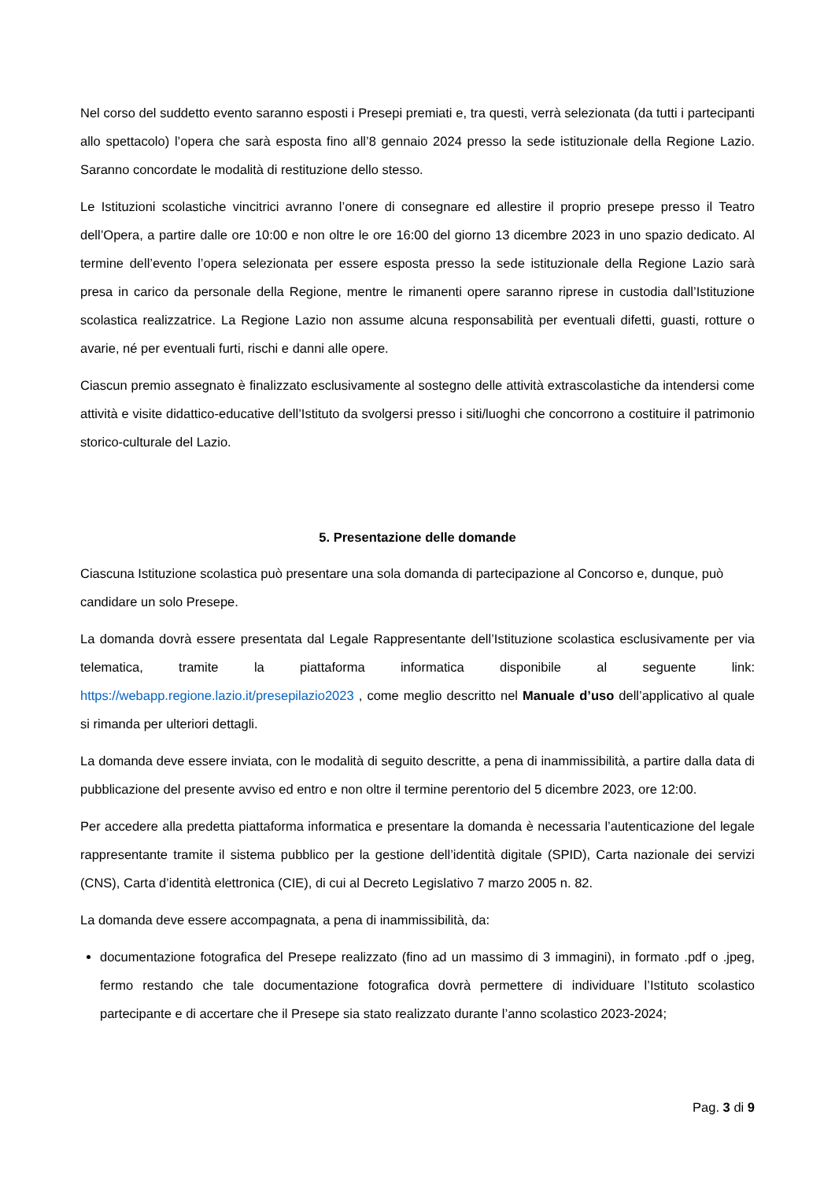Nel corso del suddetto evento saranno esposti i Presepi premiati e, tra questi, verrà selezionata (da tutti i partecipanti allo spettacolo) l’opera che sarà esposta fino all’8 gennaio 2024 presso la sede istituzionale della Regione Lazio. Saranno concordate le modalità di restituzione dello stesso.
Le Istituzioni scolastiche vincitrici avranno l’onere di consegnare ed allestire il proprio presepe presso il Teatro dell’Opera, a partire dalle ore 10:00 e non oltre le ore 16:00 del giorno 13 dicembre 2023 in uno spazio dedicato. Al termine dell’evento l’opera selezionata per essere esposta presso la sede istituzionale della Regione Lazio sarà presa in carico da personale della Regione, mentre le rimanenti opere saranno riprese in custodia dall’Istituzione scolastica realizzatrice. La Regione Lazio non assume alcuna responsabilità per eventuali difetti, guasti, rotture o avarie, né per eventuali furti, rischi e danni alle opere.
Ciascun premio assegnato è finalizzato esclusivamente al sostegno delle attività extrascolastiche da intendersi come attività e visite didattico-educative dell’Istituto da svolgersi presso i siti/luoghi che concorrono a costituire il patrimonio storico-culturale del Lazio.
5. Presentazione delle domande
Ciascuna Istituzione scolastica può presentare una sola domanda di partecipazione al Concorso e, dunque, può candidare un solo Presepe.
La domanda dovrà essere presentata dal Legale Rappresentante dell’Istituzione scolastica esclusivamente per via telematica, tramite la piattaforma informatica disponibile al seguente link: https://webapp.regione.lazio.it/presepilazio2023 , come meglio descritto nel Manuale d’uso dell’applicativo al quale si rimanda per ulteriori dettagli.
La domanda deve essere inviata, con le modalità di seguito descritte, a pena di inammissibilità, a partire dalla data di pubblicazione del presente avviso ed entro e non oltre il termine perentorio del 5 dicembre 2023, ore 12:00.
Per accedere alla predetta piattaforma informatica e presentare la domanda è necessaria l’autenticazione del legale rappresentante tramite il sistema pubblico per la gestione dell’identità digitale (SPID), Carta nazionale dei servizi (CNS), Carta d’identità elettronica (CIE), di cui al Decreto Legislativo 7 marzo 2005 n. 82.
La domanda deve essere accompagnata, a pena di inammissibilità, da:
documentazione fotografica del Presepe realizzato (fino ad un massimo di 3 immagini), in formato .pdf o .jpeg, fermo restando che tale documentazione fotografica dovrà permettere di individuare l’Istituto scolastico partecipante e di accertare che il Presepe sia stato realizzato durante l’anno scolastico 2023-2024;
Pag. 3 di 9